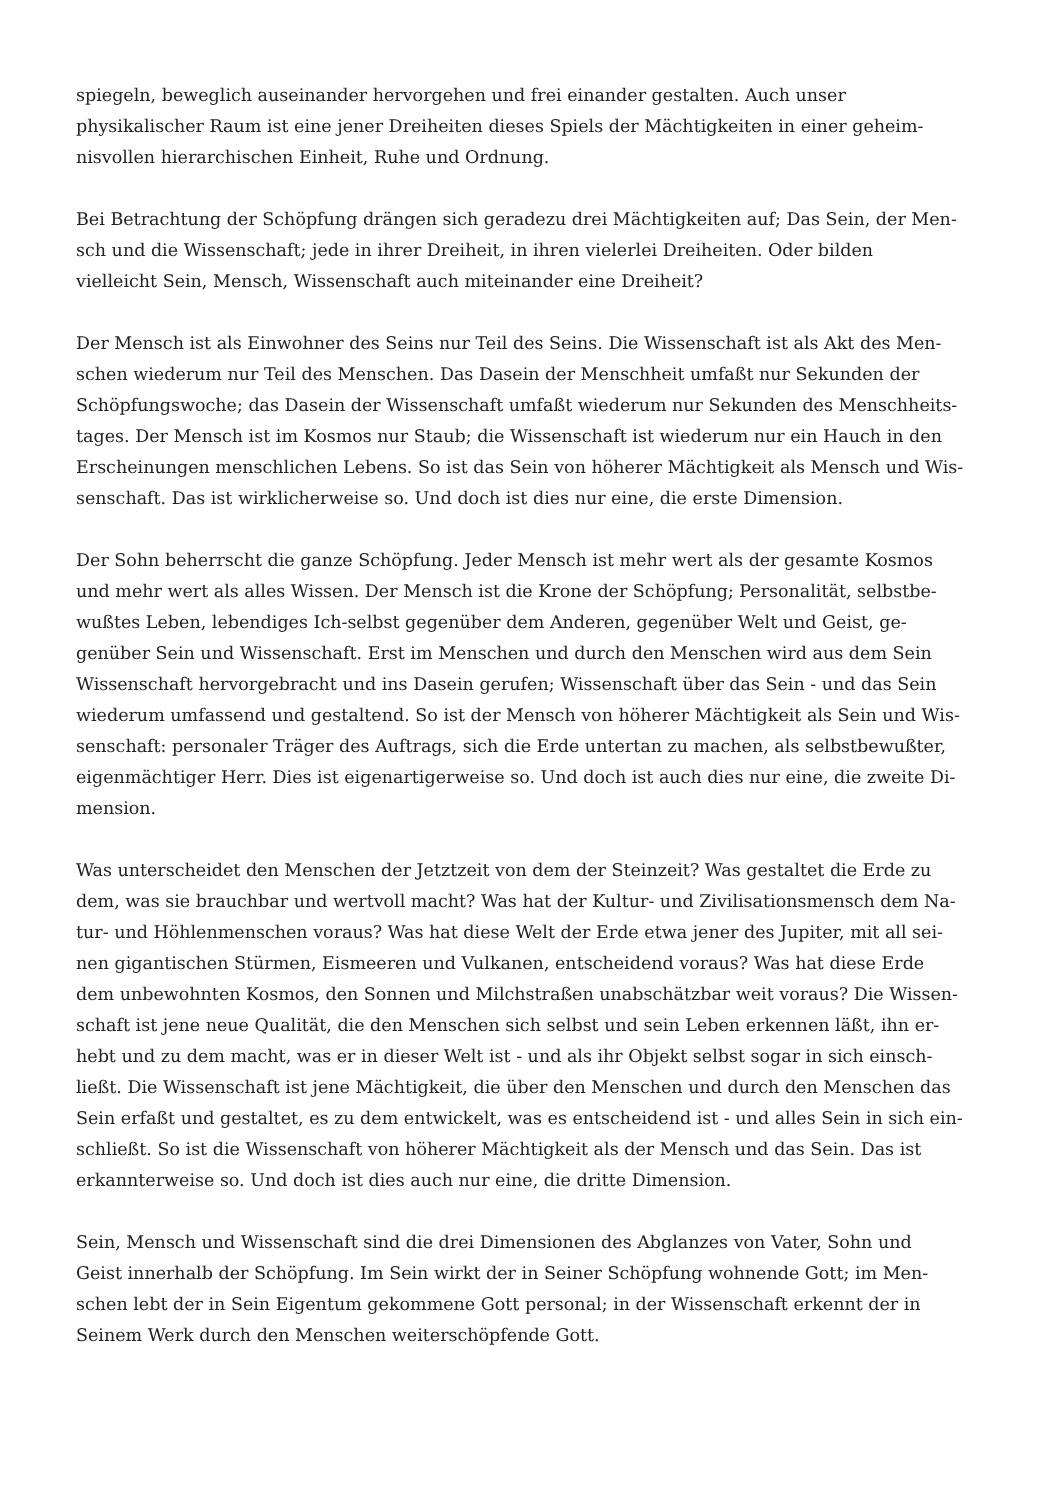spiegeln, beweglich auseinander hervorgehen und frei einander gestalten. Auch unser
physikalischer Raum ist eine jener Dreiheiten dieses Spiels der Mächtigkeiten in einer geheim-
nisvollen hierarchischen Einheit, Ruhe und Ordnung.
Bei Betrachtung der Schöpfung drängen sich geradezu drei Mächtigkeiten auf; Das Sein, der Men-
sch und die Wissenschaft; jede in ihrer Dreiheit, in ihren vielerlei Dreiheiten. Oder bilden
vielleicht Sein, Mensch, Wissenschaft auch miteinander eine Dreiheit?
Der Mensch ist als Einwohner des Seins nur Teil des Seins. Die Wissenschaft ist als Akt des Men-
schen wiederum nur Teil des Menschen. Das Dasein der Menschheit umfaßt nur Sekunden der
Schöpfungswoche; das Dasein der Wissenschaft umfaßt wiederum nur Sekunden des Menschheits-
tages. Der Mensch ist im Kosmos nur Staub; die Wissenschaft ist wiederum nur ein Hauch in den
Erscheinungen menschlichen Lebens. So ist das Sein von höherer Mächtigkeit als Mensch und Wis-
senschaft. Das ist wirklicherweise so. Und doch ist dies nur eine, die erste Dimension.
Der Sohn beherrscht die ganze Schöpfung. Jeder Mensch ist mehr wert als der gesamte Kosmos
und mehr wert als alles Wissen. Der Mensch ist die Krone der Schöpfung; Personalität, selbstbe-
wußtes Leben, lebendiges Ich-selbst gegenüber dem Anderen, gegenüber Welt und Geist, ge-
genüber Sein und Wissenschaft. Erst im Menschen und durch den Menschen wird aus dem Sein
Wissenschaft hervorgebracht und ins Dasein gerufen; Wissenschaft über das Sein - und das Sein
wiederum umfassend und gestaltend. So ist der Mensch von höherer Mächtigkeit als Sein und Wis-
senschaft: personaler Träger des Auftrags, sich die Erde untertan zu machen, als selbstbewußter,
eigenmächtiger Herr. Dies ist eigenartigerweise so. Und doch ist auch dies nur eine, die zweite Di-
mension.
Was unterscheidet den Menschen der Jetztzeit von dem der Steinzeit? Was gestaltet die Erde zu
dem, was sie brauchbar und wertvoll macht? Was hat der Kultur- und Zivilisationsmensch dem Na-
tur- und Höhlenmenschen voraus? Was hat diese Welt der Erde etwa jener des Jupiter, mit all sei-
nen gigantischen Stürmen, Eismeeren und Vulkanen, entscheidend voraus? Was hat diese Erde
dem unbewohnten Kosmos, den Sonnen und Milchstraßen unabschätzbar weit voraus? Die Wissen-
schaft ist jene neue Qualität, die den Menschen sich selbst und sein Leben erkennen läßt, ihn er-
hebt und zu dem macht, was er in dieser Welt ist - und als ihr Objekt selbst sogar in sich einsch-
ließt. Die Wissenschaft ist jene Mächtigkeit, die über den Menschen und durch den Menschen das
Sein erfaßt und gestaltet, es zu dem entwickelt, was es entscheidend ist - und alles Sein in sich ein-
schließt. So ist die Wissenschaft von höherer Mächtigkeit als der Mensch und das Sein. Das ist
erkannterweise so. Und doch ist dies auch nur eine, die dritte Dimension.
Sein, Mensch und Wissenschaft sind die drei Dimensionen des Abglanzes von Vater, Sohn und
Geist innerhalb der Schöpfung. Im Sein wirkt der in Seiner Schöpfung wohnende Gott; im Men-
schen lebt der in Sein Eigentum gekommene Gott personal; in der Wissenschaft erkennt der in
Seinem Werk durch den Menschen weiterschöpfende Gott.